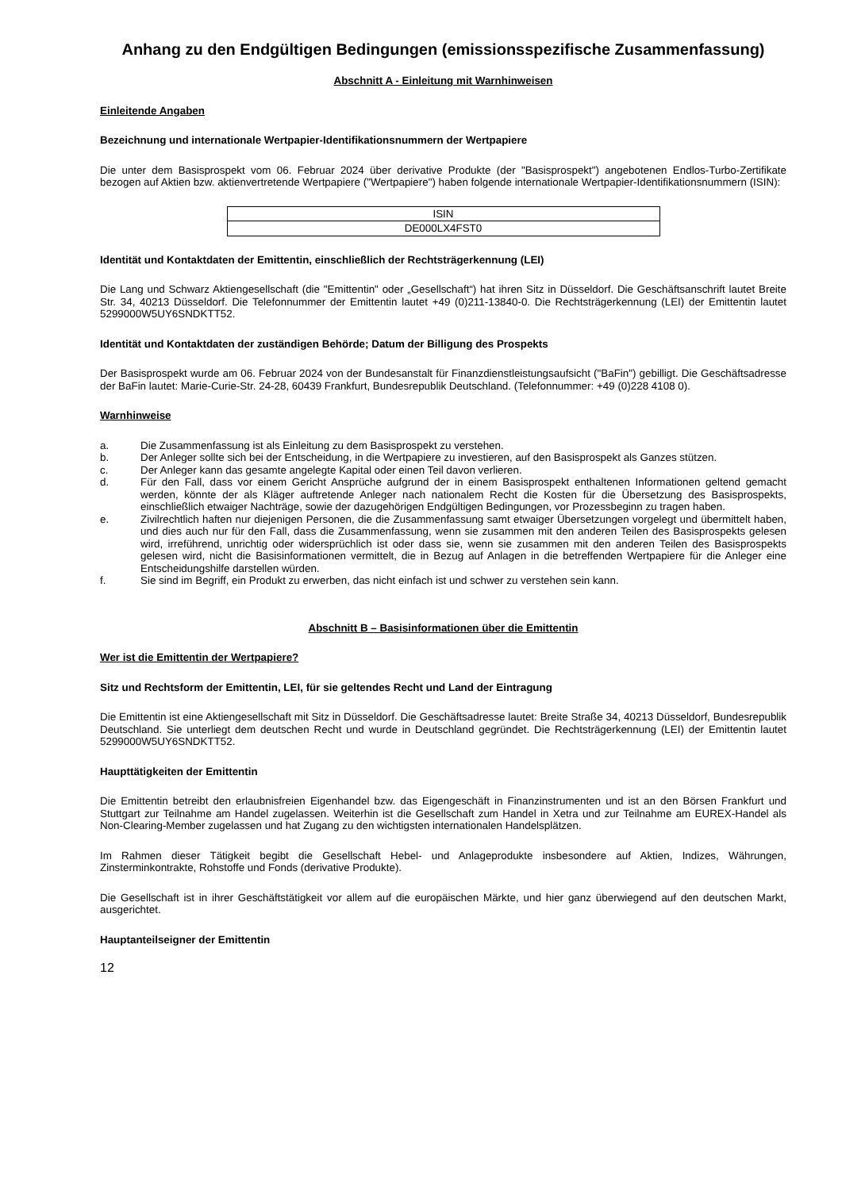Anhang zu den Endgültigen Bedingungen (emissionsspezifische Zusammenfassung)
Abschnitt A - Einleitung mit Warnhinweisen
Einleitende Angaben
Bezeichnung und internationale Wertpapier-Identifikationsnummern der Wertpapiere
Die unter dem Basisprospekt vom 06. Februar 2024 über derivative Produkte (der "Basisprospekt") angebotenen Endlos-Turbo-Zertifikate bezogen auf Aktien bzw. aktienvertretende Wertpapiere ("Wertpapiere") haben folgende internationale Wertpapier-Identifikationsnummern (ISIN):
| ISIN |
| --- |
| DE000LX4FST0 |
Identität und Kontaktdaten der Emittentin, einschließlich der Rechtsträgerkennung (LEI)
Die Lang und Schwarz Aktiengesellschaft (die "Emittentin" oder „Gesellschaft“) hat ihren Sitz in Düsseldorf. Die Geschäftsanschrift lautet Breite Str. 34, 40213 Düsseldorf. Die Telefonnummer der Emittentin lautet +49 (0)211-13840-0. Die Rechtsträgerkennung (LEI) der Emittentin lautet 5299000W5UY6SNDKTT52.
Identität und Kontaktdaten der zuständigen Behörde; Datum der Billigung des Prospekts
Der Basisprospekt wurde am 06. Februar 2024 von der Bundesanstalt für Finanzdienstleistungsaufsicht ("BaFin") gebilligt. Die Geschäftsadresse der BaFin lautet: Marie-Curie-Str. 24-28, 60439 Frankfurt, Bundesrepublik Deutschland. (Telefonnummer: +49 (0)228 4108 0).
Warnhinweise
a. Die Zusammenfassung ist als Einleitung zu dem Basisprospekt zu verstehen.
b. Der Anleger sollte sich bei der Entscheidung, in die Wertpapiere zu investieren, auf den Basisprospekt als Ganzes stützen.
c. Der Anleger kann das gesamte angelegte Kapital oder einen Teil davon verlieren.
d. Für den Fall, dass vor einem Gericht Ansprüche aufgrund der in einem Basisprospekt enthaltenen Informationen geltend gemacht werden, könnte der als Kläger auftretende Anleger nach nationalem Recht die Kosten für die Übersetzung des Basisprospekts, einschließlich etwaiger Nachträge, sowie der dazugehörigen Endgültigen Bedingungen, vor Prozessbeginn zu tragen haben.
e. Zivilrechtlich haften nur diejenigen Personen, die die Zusammenfassung samt etwaiger Übersetzungen vorgelegt und übermittelt haben, und dies auch nur für den Fall, dass die Zusammenfassung, wenn sie zusammen mit den anderen Teilen des Basisprospekts gelesen wird, irreführend, unrichtig oder widersprüchlich ist oder dass sie, wenn sie zusammen mit den anderen Teilen des Basisprospekts gelesen wird, nicht die Basisinformationen vermittelt, die in Bezug auf Anlagen in die betreffenden Wertpapiere für die Anleger eine Entscheidungshilfe darstellen würden.
f. Sie sind im Begriff, ein Produkt zu erwerben, das nicht einfach ist und schwer zu verstehen sein kann.
Abschnitt B – Basisinformationen über die Emittentin
Wer ist die Emittentin der Wertpapiere?
Sitz und Rechtsform der Emittentin, LEI, für sie geltendes Recht und Land der Eintragung
Die Emittentin ist eine Aktiengesellschaft mit Sitz in Düsseldorf. Die Geschäftsadresse lautet: Breite Straße 34, 40213 Düsseldorf, Bundesrepublik Deutschland. Sie unterliegt dem deutschen Recht und wurde in Deutschland gegründet. Die Rechtsträgerkennung (LEI) der Emittentin lautet 5299000W5UY6SNDKTT52.
Haupttätigkeiten der Emittentin
Die Emittentin betreibt den erlaubnisfreien Eigenhandel bzw. das Eigengeschäft in Finanzinstrumenten und ist an den Börsen Frankfurt und Stuttgart zur Teilnahme am Handel zugelassen. Weiterhin ist die Gesellschaft zum Handel in Xetra und zur Teilnahme am EUREX-Handel als Non-Clearing-Member zugelassen und hat Zugang zu den wichtigsten internationalen Handelsplätzen.
Im Rahmen dieser Tätigkeit begibt die Gesellschaft Hebel- und Anlageprodukte insbesondere auf Aktien, Indizes, Währungen, Zinsterminkontrakte, Rohstoffe und Fonds (derivative Produkte).
Die Gesellschaft ist in ihrer Geschäftstätigkeit vor allem auf die europäischen Märkte, und hier ganz überwiegend auf den deutschen Markt, ausgerichtet.
Hauptanteilseigner der Emittentin
12